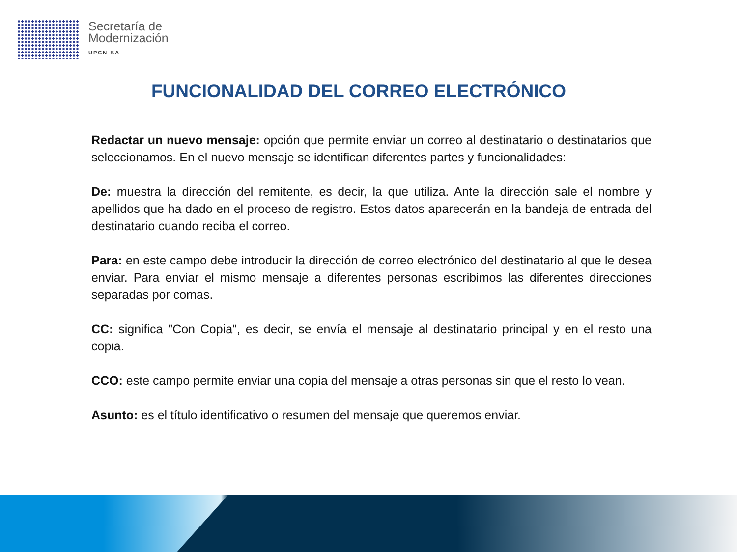Secretaría de
Modernización
UPCN BA
FUNCIONALIDAD DEL CORREO ELECTRÓNICO
Redactar un nuevo mensaje: opción que permite enviar un correo al destinatario o destinatarios que seleccionamos. En el nuevo mensaje se identifican diferentes partes y funcionalidades:
De: muestra la dirección del remitente, es decir, la que utiliza. Ante la dirección sale el nombre y apellidos que ha dado en el proceso de registro. Estos datos aparecerán en la bandeja de entrada del destinatario cuando reciba el correo.
Para: en este campo debe introducir la dirección de correo electrónico del destinatario al que le desea enviar. Para enviar el mismo mensaje a diferentes personas escribimos las diferentes direcciones separadas por comas.
CC: significa "Con Copia", es decir, se envía el mensaje al destinatario principal y en el resto una copia.
CCO: este campo permite enviar una copia del mensaje a otras personas sin que el resto lo vean.
Asunto: es el título identificativo o resumen del mensaje que queremos enviar.